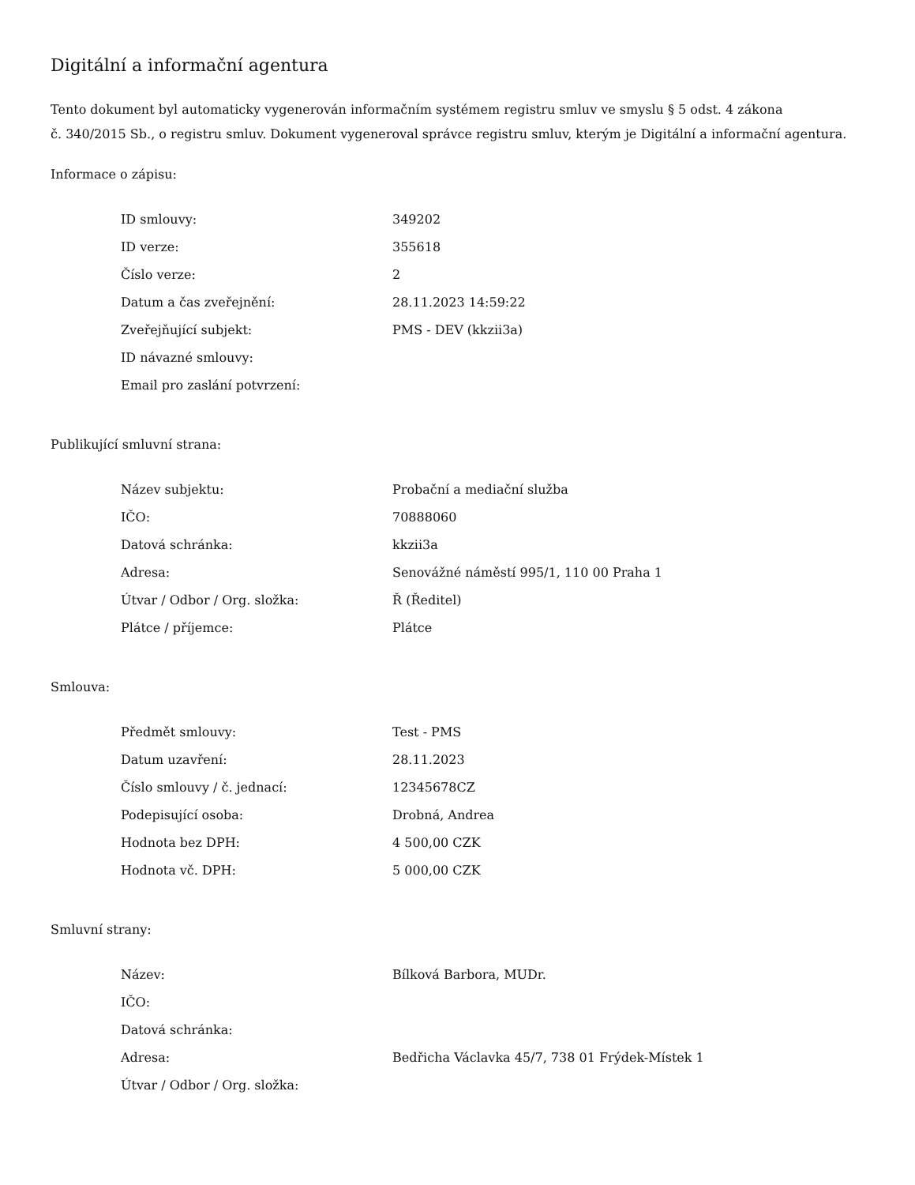Digitální a informační agentura
Tento dokument byl automaticky vygenerován informačním systémem registru smluv ve smyslu § 5 odst. 4 zákona
č. 340/2015 Sb., o registru smluv. Dokument vygeneroval správce registru smluv, kterým je Digitální a informační agentura.
Informace o zápisu:
| ID smlouvy: | 349202 |
| ID verze: | 355618 |
| Číslo verze: | 2 |
| Datum a čas zveřejnění: | 28.11.2023 14:59:22 |
| Zveřejňující subjekt: | PMS - DEV (kkzii3a) |
| ID návazné smlouvy: | |
| Email pro zaslání potvrzení: | |
Publikující smluvní strana:
| Název subjektu: | Probační a mediační služba |
| IČO: | 70888060 |
| Datová schránka: | kkzii3a |
| Adresa: | Senovážné náměstí 995/1, 110 00 Praha 1 |
| Útvar / Odbor / Org. složka: | Ř (Ředitel) |
| Plátce / příjemce: | Plátce |
Smlouva:
| Předmět smlouvy: | Test - PMS |
| Datum uzavření: | 28.11.2023 |
| Číslo smlouvy / č. jednací: | 12345678CZ |
| Podepisující osoba: | Drobná, Andrea |
| Hodnota bez DPH: | 4 500,00 CZK |
| Hodnota vč. DPH: | 5 000,00 CZK |
Smluvní strany:
| Název: | Bílková Barbora, MUDr. |
| IČO: | |
| Datová schránka: | |
| Adresa: | Bedřicha Václavka 45/7, 738 01 Frýdek-Místek 1 |
| Útvar / Odbor / Org. složka: | |